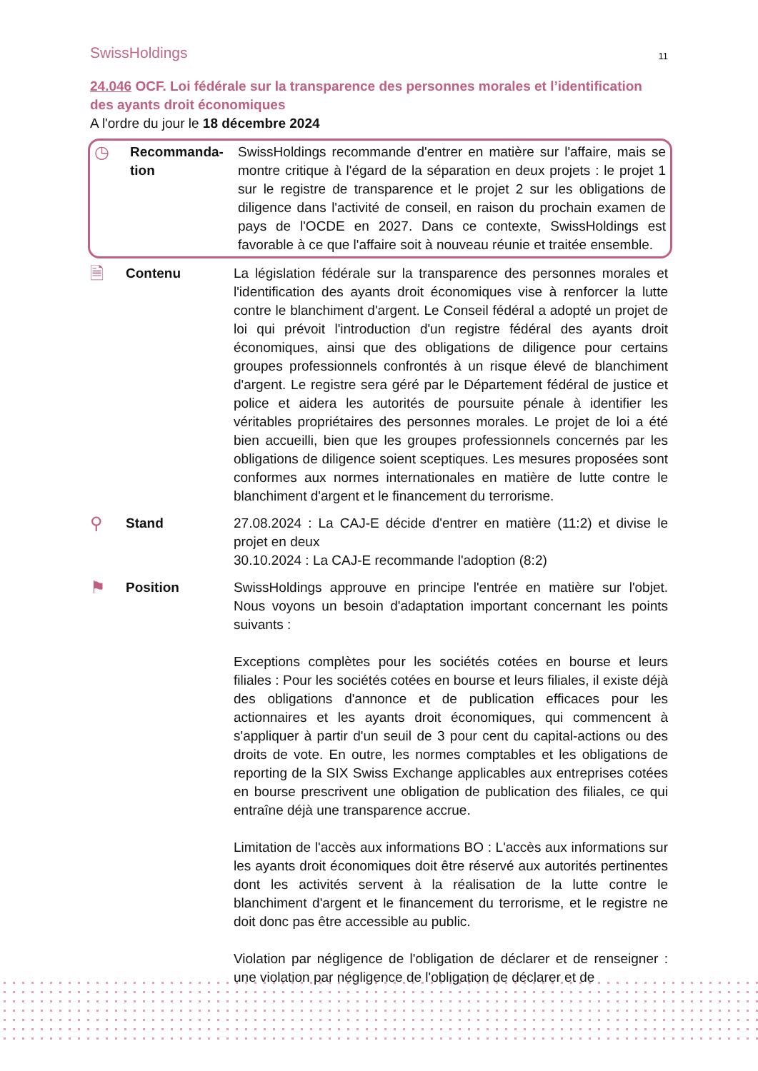SwissHoldings
11
24.046 OCF. Loi fédérale sur la transparence des personnes morales et l’identification des ayants droit économiques
A l'ordre du jour le 18 décembre 2024
◷
Recommanda-
tion
SwissHoldings recommande d'entrer en matière sur l'affaire, mais se montre critique à l'égard de la séparation en deux projets : le projet 1 sur le registre de transparence et le projet 2 sur les obligations de diligence dans l'activité de conseil, en raison du prochain examen de pays de l'OCDE en 2027. Dans ce contexte, SwissHoldings est favorable à ce que l'affaire soit à nouveau réunie et traitée ensemble.
🗎
Contenu La législation fédérale sur la transparence des personnes morales et l'identification des ayants droit économiques vise à renforcer la lutte contre le blanchiment d'argent. Le Conseil fédéral a adopté un projet de loi qui prévoit l'introduction d'un registre fédéral des ayants droit économiques, ainsi que des obligations de diligence pour certains groupes professionnels confrontés à un risque élevé de blanchiment d'argent. Le registre sera géré par le Département fédéral de justice et police et aidera les autorités de poursuite pénale à identifier les véritables propriétaires des personnes morales. Le projet de loi a été bien accueilli, bien que les groupes professionnels concernés par les obligations de diligence soient sceptiques. Les mesures proposées sont conformes aux normes internationales en matière de lutte contre le blanchiment d'argent et le financement du terrorisme.
⚲
Stand 27.08.2024 : La CAJ-E décide d'entrer en matière (11:2) et divise le projet en deux
30.10.2024 : La CAJ-E recommande l'adoption (8:2)
⚑
Position SwissHoldings approuve en principe l'entrée en matière sur l'objet. Nous voyons un besoin d'adaptation important concernant les points suivants :
Exceptions complètes pour les sociétés cotées en bourse et leurs filiales : Pour les sociétés cotées en bourse et leurs filiales, il existe déjà des obligations d'annonce et de publication efficaces pour les actionnaires et les ayants droit économiques, qui commencent à s'appliquer à partir d'un seuil de 3 pour cent du capital-actions ou des droits de vote. En outre, les normes comptables et les obligations de reporting de la SIX Swiss Exchange applicables aux entreprises cotées en bourse prescrivent une obligation de publication des filiales, ce qui entraîne déjà une transparence accrue.
Limitation de l'accès aux informations BO : L'accès aux informations sur les ayants droit économiques doit être réservé aux autorités pertinentes dont les activités servent à la réalisation de la lutte contre le blanchiment d'argent et le financement du terrorisme, et le registre ne doit donc pas être accessible au public.
Violation par négligence de l'obligation de déclarer et de renseigner : une violation par négligence de l'obligation de déclarer et de